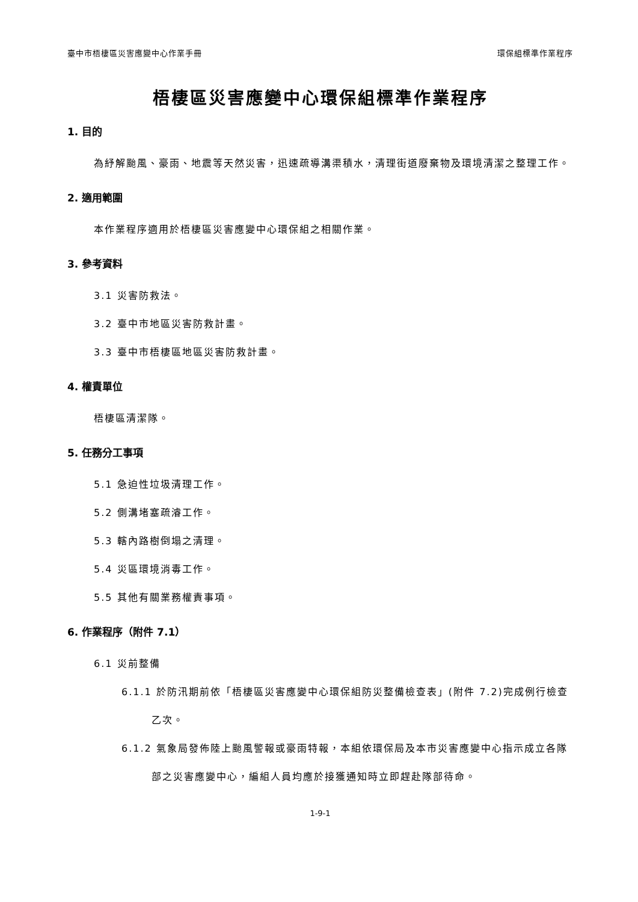臺中市梧棲區災害應變中心作業手冊 環保組標準作業程序
梧棲區災害應變中心環保組標準作業程序
1. 目的
為紓解颱風、豪雨、地震等天然災害，迅速疏導溝渠積水，清理街道廢棄物及環境清潔之整理工作。
2. 適用範圍
本作業程序適用於梧棲區災害應變中心環保組之相關作業。
3. 參考資料
3.1 災害防救法。
3.2 臺中市地區災害防救計畫。
3.3 臺中市梧棲區地區災害防救計畫。
4. 權責單位
梧棲區清潔隊。
5. 任務分工事項
5.1 急迫性垃圾清理工作。
5.2 側溝堵塞疏濬工作。
5.3 轄內路樹倒塌之清理。
5.4 災區環境消毒工作。
5.5 其他有關業務權責事項。
6. 作業程序（附件 7.1）
6.1 災前整備
6.1.1 於防汛期前依「梧棲區災害應變中心環保組防災整備檢查表」(附件 7.2)完成例行檢查乙次。
6.1.2 氣象局發佈陸上颱風警報或豪雨特報，本組依環保局及本市災害應變中心指示成立各隊部之災害應變中心，編組人員均應於接獲通知時立即趕赴隊部待命。
1-9-1